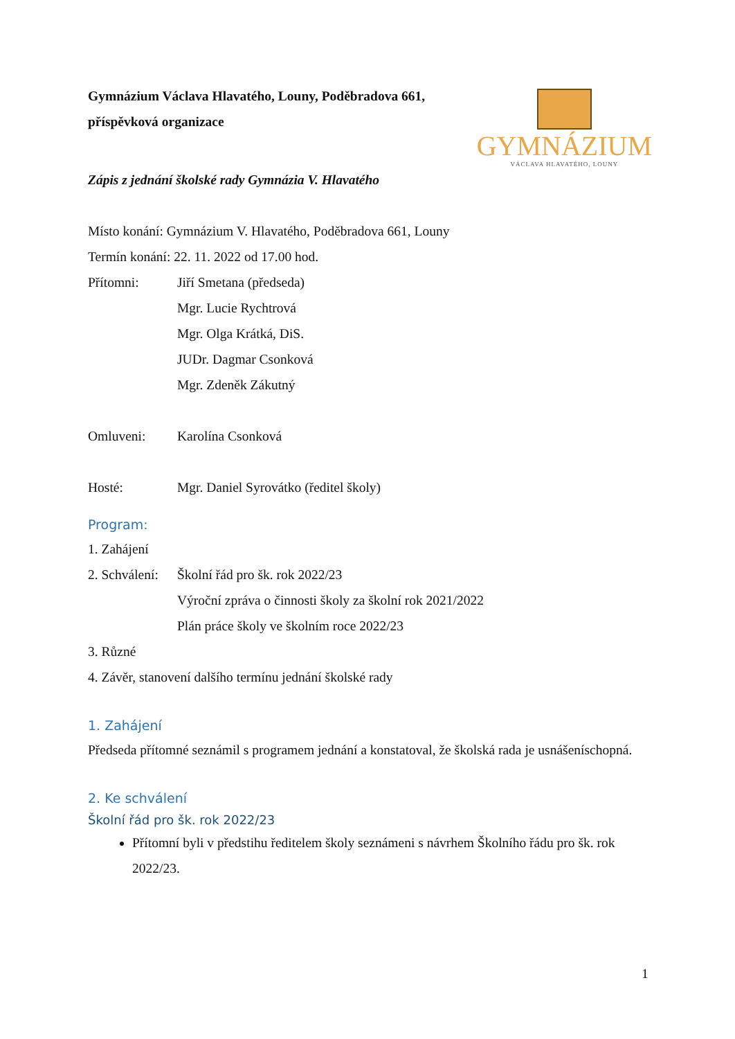Gymnázium Václava Hlavatého, Louny, Poděbradova 661, příspěvková organizace
GYMNÁZIUM
VÁCLAVA HLAVATÉHO, LOUNY
Zápis z jednání školské rady Gymnázia V. Hlavatého
Místo konání: Gymnázium V. Hlavatého, Poděbradova 661, Louny
Termín konání: 22. 11. 2022 od 17.00 hod.
Přítomni: Jiří Smetana (předseda)
Mgr. Lucie Rychtrová
Mgr. Olga Krátká, DiS.
JUDr. Dagmar Csonková
Mgr. Zdeněk Zákutný
Omluveni: Karolína Csonková
Hosté: Mgr. Daniel Syrovátko (ředitel školy)
Program:
1. Zahájení
2. Schválení:
Školní řád pro šk. rok 2022/23
Výroční zpráva o činnosti školy za školní rok 2021/2022
Plán práce školy ve školním roce 2022/23
3. Různé
4. Závěr, stanovení dalšího termínu jednání školské rady
1. Zahájení
Předseda přítomné seznámil s programem jednání a konstatoval, že školská rada je usnášeníschopná.
2. Ke schválení
Školní řád pro šk. rok 2022/23
Přítomní byli v předstihu ředitelem školy seznámeni s návrhem Školního řádu pro šk. rok 2022/23.
1